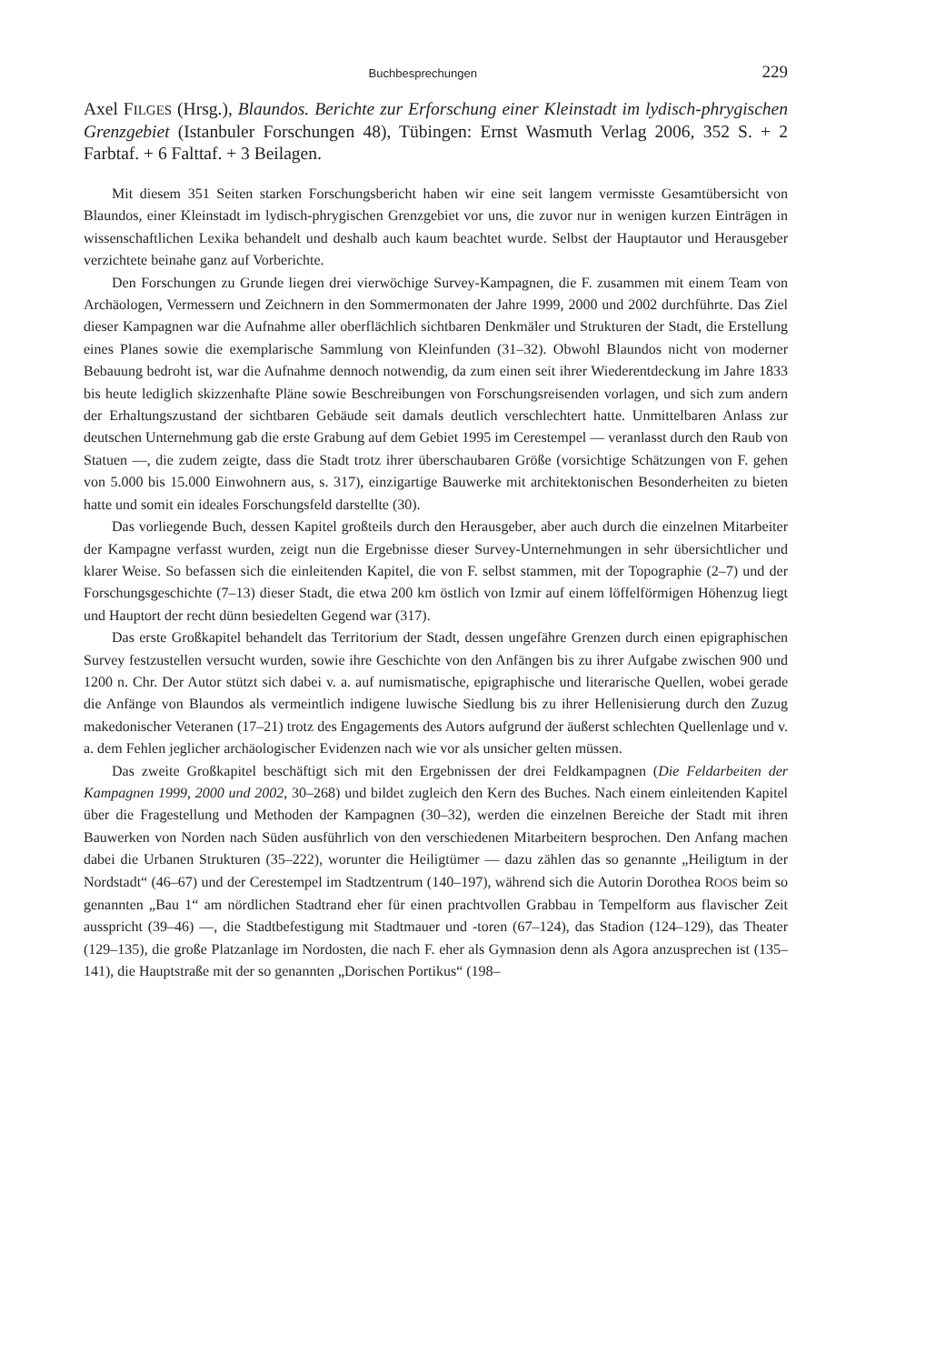Buchbesprechungen 229
Axel FILGES (Hrsg.), Blaundos. Berichte zur Erforschung einer Kleinstadt im lydisch-phrygischen Grenzgebiet (Istanbuler Forschungen 48), Tübingen: Ernst Wasmuth Verlag 2006, 352 S. + 2 Farbtaf. + 6 Falttaf. + 3 Beilagen.
Mit diesem 351 Seiten starken Forschungsbericht haben wir eine seit langem vermisste Gesamtübersicht von Blaundos, einer Kleinstadt im lydisch-phrygischen Grenzgebiet vor uns, die zuvor nur in wenigen kurzen Einträgen in wissenschaftlichen Lexika behandelt und deshalb auch kaum beachtet wurde. Selbst der Hauptautor und Herausgeber verzichtete beinahe ganz auf Vorberichte.
Den Forschungen zu Grunde liegen drei vierwöchige Survey-Kampagnen, die F. zusammen mit einem Team von Archäologen, Vermessern und Zeichnern in den Sommermonaten der Jahre 1999, 2000 und 2002 durchführte. Das Ziel dieser Kampagnen war die Aufnahme aller oberflächlich sichtbaren Denkmäler und Strukturen der Stadt, die Erstellung eines Planes sowie die exemplarische Sammlung von Kleinfunden (31–32). Obwohl Blaundos nicht von moderner Bebauung bedroht ist, war die Aufnahme dennoch notwendig, da zum einen seit ihrer Wiederentdeckung im Jahre 1833 bis heute lediglich skizzenhafte Pläne sowie Beschreibungen von Forschungsreisenden vorlagen, und sich zum andern der Erhaltungszustand der sichtbaren Gebäude seit damals deutlich verschlechtert hatte. Unmittelbaren Anlass zur deutschen Unternehmung gab die erste Grabung auf dem Gebiet 1995 im Cerestempel — veranlasst durch den Raub von Statuen —, die zudem zeigte, dass die Stadt trotz ihrer überschaubaren Größe (vorsichtige Schätzungen von F. gehen von 5.000 bis 15.000 Einwohnern aus, s. 317), einzigartige Bauwerke mit architektonischen Besonderheiten zu bieten hatte und somit ein ideales Forschungsfeld darstellte (30).
Das vorliegende Buch, dessen Kapitel großteils durch den Herausgeber, aber auch durch die einzelnen Mitarbeiter der Kampagne verfasst wurden, zeigt nun die Ergebnisse dieser Survey-Unternehmungen in sehr übersichtlicher und klarer Weise. So befassen sich die einleitenden Kapitel, die von F. selbst stammen, mit der Topographie (2–7) und der Forschungsgeschichte (7–13) dieser Stadt, die etwa 200 km östlich von Izmir auf einem löffelförmigen Höhenzug liegt und Hauptort der recht dünn besiedelten Gegend war (317).
Das erste Großkapitel behandelt das Territorium der Stadt, dessen ungefähre Grenzen durch einen epigraphischen Survey festzustellen versucht wurden, sowie ihre Geschichte von den Anfängen bis zu ihrer Aufgabe zwischen 900 und 1200 n. Chr. Der Autor stützt sich dabei v. a. auf numismatische, epigraphische und literarische Quellen, wobei gerade die Anfänge von Blaundos als vermeintlich indigene luwische Siedlung bis zu ihrer Hellenisierung durch den Zuzug makedonischer Veteranen (17–21) trotz des Engagements des Autors aufgrund der äußerst schlechten Quellenlage und v. a. dem Fehlen jeglicher archäologischer Evidenzen nach wie vor als unsicher gelten müssen.
Das zweite Großkapitel beschäftigt sich mit den Ergebnissen der drei Feldkampagnen (Die Feldarbeiten der Kampagnen 1999, 2000 und 2002, 30–268) und bildet zugleich den Kern des Buches. Nach einem einleitenden Kapitel über die Fragestellung und Methoden der Kampagnen (30–32), werden die einzelnen Bereiche der Stadt mit ihren Bauwerken von Norden nach Süden ausführlich von den verschiedenen Mitarbeitern besprochen. Den Anfang machen dabei die Urbanen Strukturen (35–222), worunter die Heiligtümer — dazu zählen das so genannte „Heiligtum in der Nordstadt“ (46–67) und der Cerestempel im Stadtzentrum (140–197), während sich die Autorin Dorothea ROOS beim so genannten „Bau 1“ am nördlichen Stadtrand eher für einen prachtvollen Grabbau in Tempelform aus flavischer Zeit ausspricht (39–46) —, die Stadtbefestigung mit Stadtmauer und -toren (67–124), das Stadion (124–129), das Theater (129–135), die große Platzanlage im Nordosten, die nach F. eher als Gymnasion denn als Agora anzusprechen ist (135–141), die Hauptstraße mit der so genannten „Dorischen Portikus“ (198–